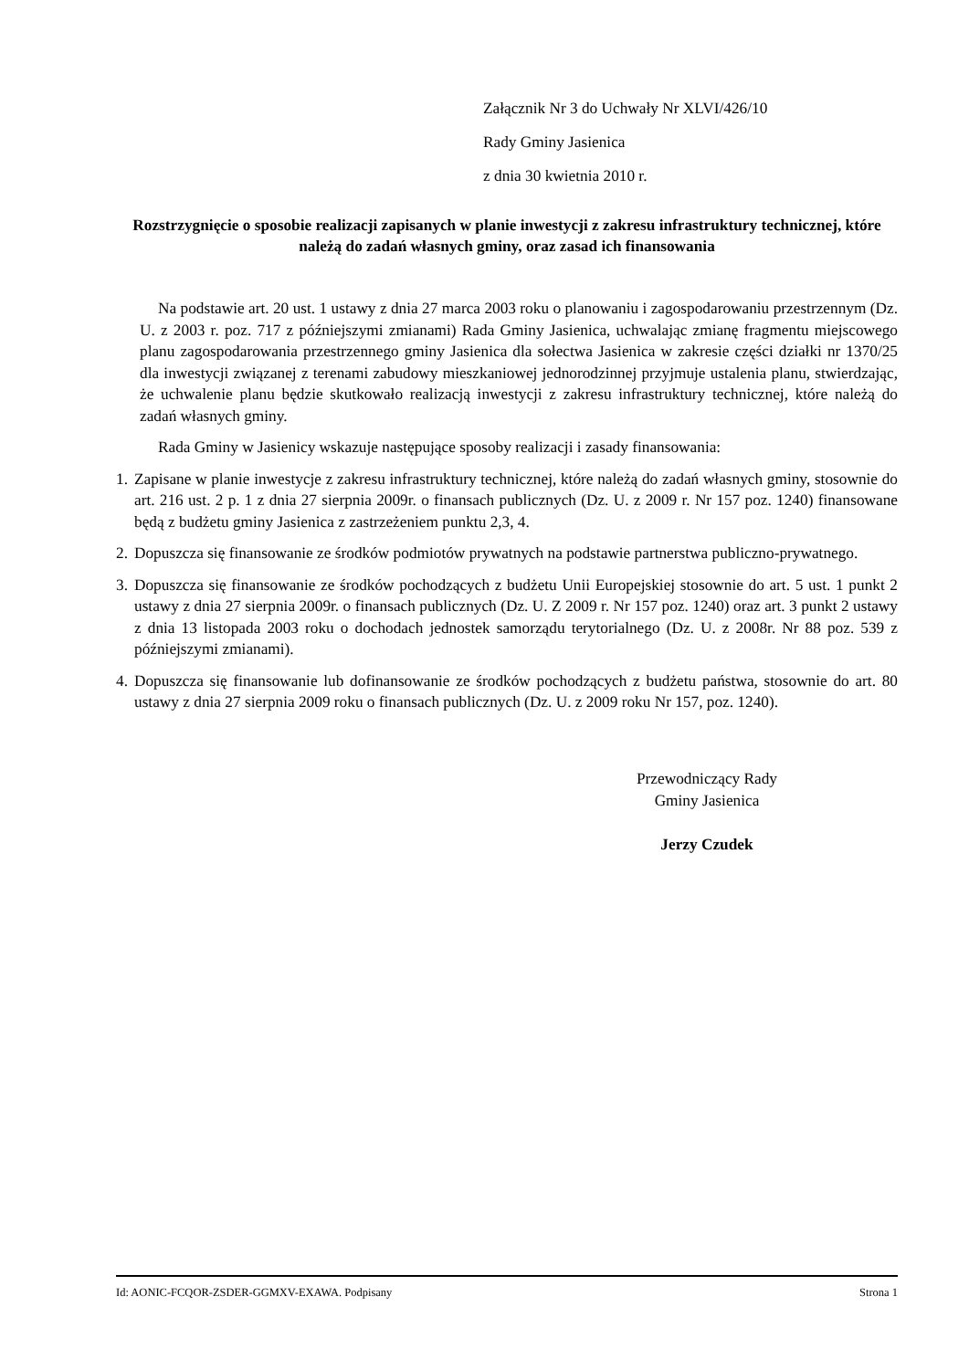Załącznik Nr 3 do Uchwały Nr XLVI/426/10
Rady Gminy Jasienica
z dnia 30 kwietnia 2010 r.
Rozstrzygnięcie o sposobie realizacji zapisanych w planie inwestycji z zakresu infrastruktury technicznej, które należą do zadań własnych gminy, oraz zasad ich finansowania
Na podstawie art. 20 ust. 1 ustawy z dnia 27 marca 2003 roku o planowaniu i zagospodarowaniu przestrzennym (Dz. U. z 2003 r. poz. 717 z późniejszymi zmianami) Rada Gminy Jasienica, uchwalając zmianę fragmentu miejscowego planu zagospodarowania przestrzennego gminy Jasienica dla sołectwa Jasienica w zakresie części działki nr 1370/25 dla inwestycji związanej z terenami zabudowy mieszkaniowej jednorodzinnej przyjmuje ustalenia planu, stwierdzając, że uchwalenie planu będzie skutkowało realizacją inwestycji z zakresu infrastruktury technicznej, które należą do zadań własnych gminy.
Rada Gminy w Jasienicy wskazuje następujące sposoby realizacji i zasady finansowania:
1. Zapisane w planie inwestycje z zakresu infrastruktury technicznej, które należą do zadań własnych gminy, stosownie do art. 216 ust. 2 p. 1 z dnia 27 sierpnia 2009r. o finansach publicznych (Dz. U. z 2009 r. Nr 157 poz. 1240) finansowane będą z budżetu gminy Jasienica z zastrzeżeniem punktu 2,3, 4.
2. Dopuszcza się finansowanie ze środków podmiotów prywatnych na podstawie partnerstwa publiczno-prywatnego.
3. Dopuszcza się finansowanie ze środków pochodzących z budżetu Unii Europejskiej stosownie do art. 5 ust. 1 punkt 2 ustawy z dnia 27 sierpnia 2009r. o finansach publicznych (Dz. U. Z 2009 r. Nr 157 poz. 1240) oraz art. 3 punkt 2 ustawy z dnia 13 listopada 2003 roku o dochodach jednostek samorządu terytorialnego (Dz. U. z 2008r. Nr 88 poz. 539 z późniejszymi zmianami).
4. Dopuszcza się finansowanie lub dofinansowanie ze środków pochodzących z budżetu państwa, stosownie do art. 80 ustawy z dnia 27 sierpnia 2009 roku o finansach publicznych (Dz. U. z 2009 roku Nr 157, poz. 1240).
Przewodniczący Rady
Gminy Jasienica
Jerzy Czudek
Id: AONIC-FCQOR-ZSDER-GGMXV-EXAWA. Podpisany Strona 1